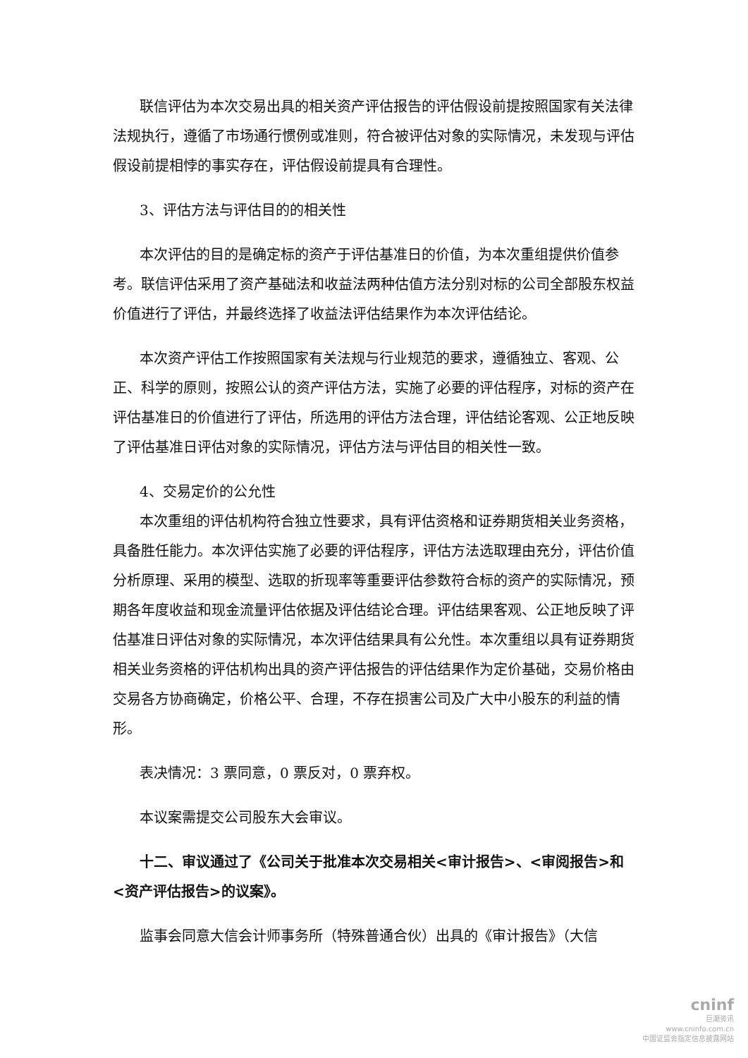联信评估为本次交易出具的相关资产评估报告的评估假设前提按照国家有关法律法规执行，遵循了市场通行惯例或准则，符合被评估对象的实际情况，未发现与评估假设前提相悖的事实存在，评估假设前提具有合理性。
3、评估方法与评估目的的相关性
本次评估的目的是确定标的资产于评估基准日的价值，为本次重组提供价值参考。联信评估采用了资产基础法和收益法两种估值方法分别对标的公司全部股东权益价值进行了评估，并最终选择了收益法评估结果作为本次评估结论。
本次资产评估工作按照国家有关法规与行业规范的要求，遵循独立、客观、公正、科学的原则，按照公认的资产评估方法，实施了必要的评估程序，对标的资产在评估基准日的价值进行了评估，所选用的评估方法合理，评估结论客观、公正地反映了评估基准日评估对象的实际情况，评估方法与评估目的相关性一致。
4、交易定价的公允性
本次重组的评估机构符合独立性要求，具有评估资格和证券期货相关业务资格，具备胜任能力。本次评估实施了必要的评估程序，评估方法选取理由充分，评估价值分析原理、采用的模型、选取的折现率等重要评估参数符合标的资产的实际情况，预期各年度收益和现金流量评估依据及评估结论合理。评估结果客观、公正地反映了评估基准日评估对象的实际情况，本次评估结果具有公允性。本次重组以具有证券期货相关业务资格的评估机构出具的资产评估报告的评估结果作为定价基础，交易价格由交易各方协商确定，价格公平、合理，不存在损害公司及广大中小股东的利益的情形。
表决情况：3 票同意，0 票反对，0 票弃权。
本议案需提交公司股东大会审议。
十二、审议通过了《公司关于批准本次交易相关<审计报告>、<审阅报告>和<资产评估报告>的议案》。
监事会同意大信会计师事务所（特殊普通合伙）出具的《审计报告》（大信
cninf
巨潮资讯
www.cninfo.com.cn
中国证监会指定信息披露网站